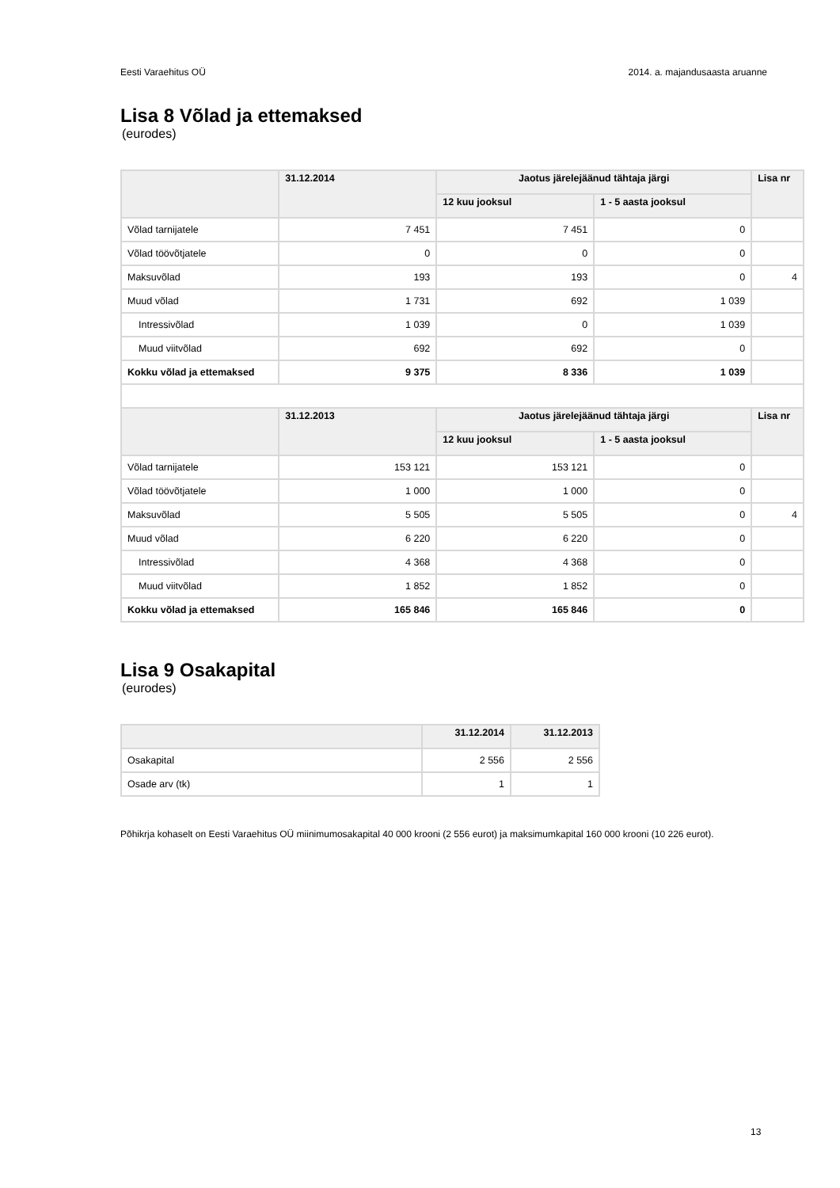Eesti Varaehitus OÜ 2014. a. majandusaasta aruanne
Lisa 8 Võlad ja ettemaksed
(eurodes)
| | 31.12.2014 | Jaotus järelejäänud tähtaja järgi | | Lisa nr |
| --- | --- | --- | --- | --- |
| | | 12 kuu jooksul | 1 - 5 aasta jooksul | |
| Võlad tarnijatele | 7 451 | 7 451 | 0 | |
| Võlad töövõtjatele | 0 | 0 | 0 | |
| Maksuvõlad | 193 | 193 | 0 | 4 |
| Muud võlad | 1 731 | 692 | 1 039 | |
| Intressivõlad | 1 039 | 0 | 1 039 | |
| Muud viitvõlad | 692 | 692 | 0 | |
| Kokku võlad ja ettemaksed | 9 375 | 8 336 | 1 039 | |
| | 31.12.2013 | Jaotus järelejäänud tähtaja järgi | | Lisa nr |
| | | 12 kuu jooksul | 1 - 5 aasta jooksul | |
| Võlad tarnijatele | 153 121 | 153 121 | 0 | |
| Võlad töövõtjatele | 1 000 | 1 000 | 0 | |
| Maksuvõlad | 5 505 | 5 505 | 0 | 4 |
| Muud võlad | 6 220 | 6 220 | 0 | |
| Intressivõlad | 4 368 | 4 368 | 0 | |
| Muud viitvõlad | 1 852 | 1 852 | 0 | |
| Kokku võlad ja ettemaksed | 165 846 | 165 846 | 0 | |
Lisa 9 Osakapital
(eurodes)
| | 31.12.2014 | 31.12.2013 |
| --- | --- | --- |
| Osakapital | 2 556 | 2 556 |
| Osade arv (tk) | 1 | 1 |
Põhikrja kohaselt on Eesti Varaehitus OÜ miinimumosakapital 40 000 krooni (2 556 eurot) ja maksimumkapital 160 000 krooni (10 226 eurot).
13